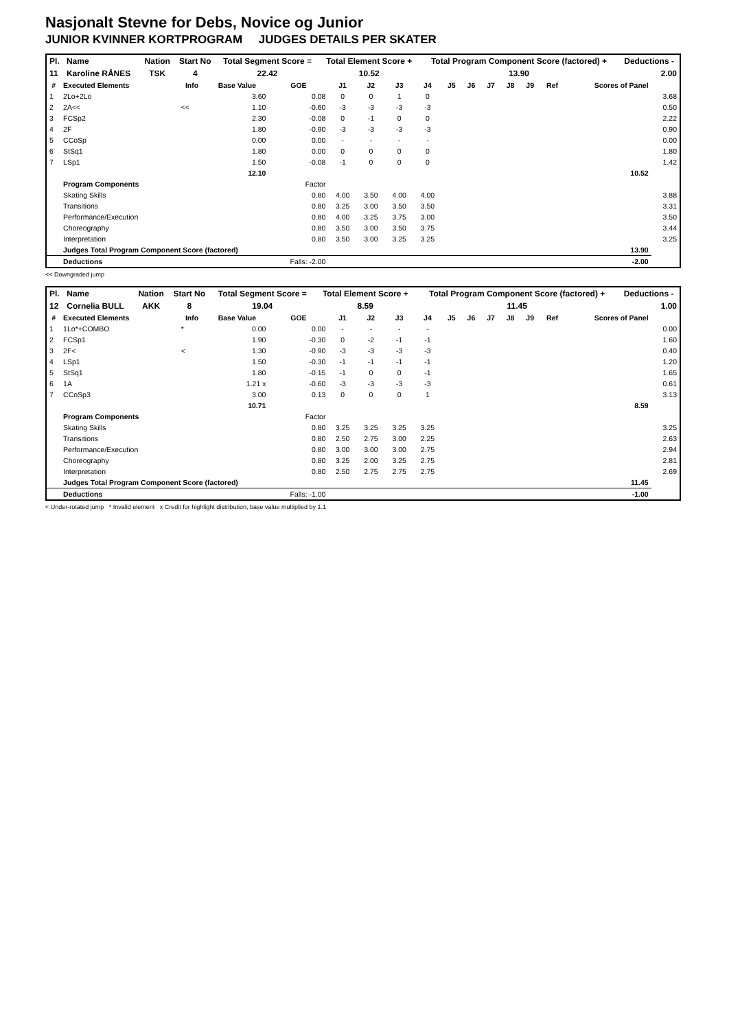Nasjonalt Stevne for Debs, Novice og Junior
JUNIOR KVINNER KORTPROGRAM JUDGES DETAILS PER SKATER
| Pl. | Name | Nation | Start No | Total Segment Score = | Total Element Score + | Total Program Component Score (factored) + | Deductions - |
| --- | --- | --- | --- | --- | --- | --- | --- |
| 11 | Karoline RÅNES | TSK | 4 | 22.42 | 10.52 | 13.90 | 2.00 |
| # | Executed Elements | Info | Base Value | GOE | J1 | J2 | J3 | J4 | J5 | J6 | J7 | J8 | J9 | Ref | Scores of Panel | |
| --- | --- | --- | --- | --- | --- | --- | --- | --- | --- | --- | --- | --- | --- | --- | --- | --- |
| 1 | 2Lo+2Lo | | 3.60 | 0.08 | 0 | 0 | 1 | 0 | | | | | | | | 3.68 |
| 2 | 2A<< | << | 1.10 | -0.60 | -3 | -3 | -3 | -3 | | | | | | | | 0.50 |
| 3 | FCSp2 | | 2.30 | -0.08 | 0 | -1 | 0 | 0 | | | | | | | | 2.22 |
| 4 | 2F | | 1.80 | -0.90 | -3 | -3 | -3 | -3 | | | | | | | | 0.90 |
| 5 | CCoSp | | 0.00 | 0.00 | - | - | - | - | | | | | | | | 0.00 |
| 6 | StSq1 | | 1.80 | 0.00 | 0 | 0 | 0 | 0 | | | | | | | | 1.80 |
| 7 | LSp1 | | 1.50 | -0.08 | -1 | 0 | 0 | 0 | | | | | | | | 1.42 |
| | | | 12.10 | | | | | | | | | | | | 10.52 | |
| | Program Components | | | Factor | | | | | | | | | | | | |
| | Skating Skills | | | 0.80 | 4.00 | 3.50 | 4.00 | 4.00 | | | | | | | | 3.88 |
| | Transitions | | | 0.80 | 3.25 | 3.00 | 3.50 | 3.50 | | | | | | | | 3.31 |
| | Performance/Execution | | | 0.80 | 4.00 | 3.25 | 3.75 | 3.00 | | | | | | | | 3.50 |
| | Choreography | | | 0.80 | 3.50 | 3.00 | 3.50 | 3.75 | | | | | | | | 3.44 |
| | Interpretation | | | 0.80 | 3.50 | 3.00 | 3.25 | 3.25 | | | | | | | | 3.25 |
| | Judges Total Program Component Score (factored) | | | | | | | | | | | | | | 13.90 | |
| | Deductions | | | Falls: -2.00 | | | | | | | | | | | -2.00 | |
<< Downgraded jump
| Pl. | Name | Nation | Start No | Total Segment Score = | Total Element Score + | Total Program Component Score (factored) + | Deductions - |
| --- | --- | --- | --- | --- | --- | --- | --- |
| 12 | Cornelia BULL | AKK | 8 | 19.04 | 8.59 | 11.45 | 1.00 |
| # | Executed Elements | Info | Base Value | GOE | J1 | J2 | J3 | J4 | J5 | J6 | J7 | J8 | J9 | Ref | Scores of Panel | |
| --- | --- | --- | --- | --- | --- | --- | --- | --- | --- | --- | --- | --- | --- | --- | --- | --- |
| 1 | 1Lo*+COMBO | * | 0.00 | 0.00 | - | - | - | - | | | | | | | | 0.00 |
| 2 | FCSp1 | | 1.90 | -0.30 | 0 | -2 | -1 | -1 | | | | | | | | 1.60 |
| 3 | 2F< | < | 1.30 | -0.90 | -3 | -3 | -3 | -3 | | | | | | | | 0.40 |
| 4 | LSp1 | | 1.50 | -0.30 | -1 | -1 | -1 | -1 | | | | | | | | 1.20 |
| 5 | StSq1 | | 1.80 | -0.15 | -1 | 0 | 0 | -1 | | | | | | | | 1.65 |
| 6 | 1A | | 1.21 x | -0.60 | -3 | -3 | -3 | -3 | | | | | | | | 0.61 |
| 7 | CCoSp3 | | 3.00 | 0.13 | 0 | 0 | 0 | 1 | | | | | | | | 3.13 |
| | | | 10.71 | | | | | | | | | | | | 8.59 | |
| | Program Components | | | Factor | | | | | | | | | | | | |
| | Skating Skills | | | 0.80 | 3.25 | 3.25 | 3.25 | 3.25 | | | | | | | | 3.25 |
| | Transitions | | | 0.80 | 2.50 | 2.75 | 3.00 | 2.25 | | | | | | | | 2.63 |
| | Performance/Execution | | | 0.80 | 3.00 | 3.00 | 3.00 | 2.75 | | | | | | | | 2.94 |
| | Choreography | | | 0.80 | 3.25 | 2.00 | 3.25 | 2.75 | | | | | | | | 2.81 |
| | Interpretation | | | 0.80 | 2.50 | 2.75 | 2.75 | 2.75 | | | | | | | | 2.69 |
| | Judges Total Program Component Score (factored) | | | | | | | | | | | | | | 11.45 | |
| | Deductions | | | Falls: -1.00 | | | | | | | | | | | -1.00 | |
< Under-rotated jump * Invalid element x Credit for highlight distribution, base value multiplied by 1.1